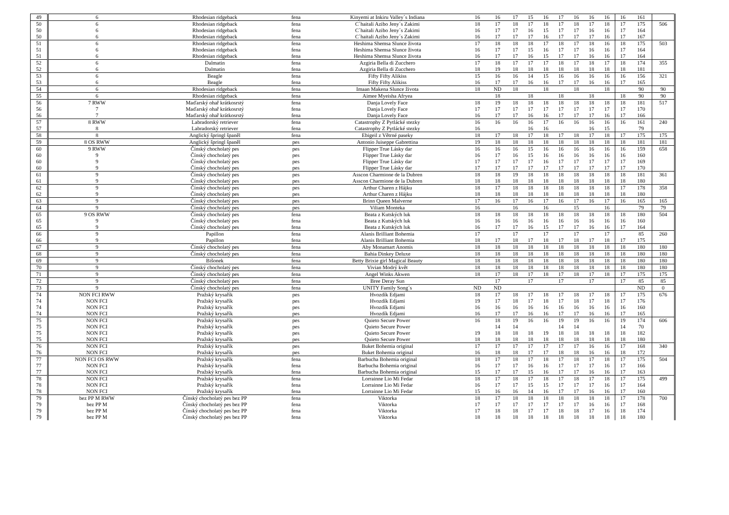| 49 | 6 | Rhodesian ridgeback | fena | Kinyemi at Inkiru Valley´s Indiana | 16 | 16 | 17 | 15 | 16 | 17 | 16 | 16 | 16 | 16 | 161 | |
| 50 | 6 | Rhodesian ridgeback | fena | C´haitali Azibo Jeny´s Zakimi | 18 | 17 | 18 | 17 | 18 | 17 | 18 | 17 | 18 | 17 | 175 | 506 |
| 50 | 6 | Rhodesian ridgeback | fena | C´haitali Azibo Jeny´s Zakimi | 16 | 17 | 17 | 16 | 15 | 17 | 17 | 16 | 16 | 17 | 164 | |
| 50 | 6 | Rhodesian ridgeback | fena | C´haitali Azibo Jeny´s Zakimi | 16 | 17 | 17 | 17 | 16 | 17 | 17 | 17 | 16 | 17 | 167 | |
| 51 | 6 | Rhodesian ridgeback | fena | Heshima Shemsa Slunce života | 17 | 18 | 18 | 18 | 17 | 18 | 17 | 18 | 16 | 18 | 175 | 503 |
| 51 | 6 | Rhodesian ridgeback | fena | Heshima Shemsa Slunce života | 16 | 17 | 17 | 15 | 16 | 17 | 17 | 16 | 16 | 17 | 164 | |
| 51 | 6 | Rhodesian ridgeback | fena | Heshima Shemsa Slunce života | 16 | 17 | 17 | 16 | 15 | 17 | 17 | 16 | 16 | 17 | 164 | |
| 52 | 6 | Dalmatin | fena | Azgiria Bella di Zucchero | 17 | 18 | 17 | 17 | 17 | 18 | 17 | 18 | 17 | 18 | 174 | 355 |
| 52 | 6 | Dalmatin | fena | Azgiria Bella di Zucchero | 18 | 19 | 18 | 18 | 18 | 18 | 18 | 18 | 18 | 18 | 181 | |
| 53 | 6 | Beagle | fena | Fifty Fifty Alikiss | 15 | 16 | 16 | 14 | 15 | 16 | 16 | 16 | 16 | 16 | 156 | 321 |
| 53 | 6 | Beagle | fena | Fifty Fifty Alikiss | 16 | 17 | 17 | 16 | 16 | 17 | 17 | 16 | 16 | 17 | 165 | |
| 54 | 6 | Rhodesian ridgeback | fena | Imaan Makena Slunce života | 18 | ND | 18 | | 18 | | 18 | | 18 | | 90 | 90 |
| 55 | 6 | Rhodesian ridgeback | fena | Aimee Myeisha Afryea | | 18 | | 18 | | 18 | | 18 | | 18 | 90 | 90 |
| 56 | 7 RWW | Maďarský ohař krátkosrstý | fena | Danja Lovely Face | 18 | 19 | 18 | 18 | 18 | 18 | 18 | 18 | 18 | 18 | 181 | 517 |
| 56 | 7 | Maďarský ohař krátkosrstý | fena | Danja Lovely Face | 17 | 17 | 17 | 17 | 17 | 17 | 17 | 17 | 17 | 17 | 170 | |
| 56 | 7 | Maďarský ohař krátkosrstý | fena | Danja Lovely Face | 16 | 17 | 17 | 16 | 16 | 17 | 17 | 17 | 16 | 17 | 166 | |
| 57 | 8 RWW | Labradorský retriever | fena | Catastrophy Z Pytlácké stezky | 16 | 16 | 16 | 16 | 17 | 16 | 16 | 16 | 16 | 16 | 161 | 240 |
| 57 | 8 | Labradorský retriever | fena | Catastrophy Z Pytlácké stezky | 16 | | | 16 | 16 | | | 16 | 15 | | 79 | |
| 58 | 8 | Anglický špringl španěl | fena | Ebigeil z Větrné paseky | 18 | 17 | 18 | 17 | 18 | 17 | 18 | 17 | 18 | 17 | 175 | 175 |
| 59 | 8 OS RWW | Anglický špringl španěl | pes | Antonio Juiseppe Gabrettina | 19 | 18 | 18 | 18 | 18 | 18 | 18 | 18 | 18 | 18 | 181 | 181 |
| 60 | 9 RWW | Čínský chocholatý pes | pes | Flipper True Lásky dar | 16 | 16 | 16 | 15 | 16 | 16 | 16 | 16 | 16 | 16 | 159 | 658 |
| 60 | 9 | Čínský chocholatý pes | pes | Flipper True Lásky dar | 16 | 17 | 16 | 15 | 16 | 16 | 16 | 16 | 16 | 16 | 160 | |
| 60 | 9 | Čínský chocholatý pes | pes | Flipper True Lásky dar | 17 | 17 | 17 | 17 | 16 | 17 | 17 | 17 | 17 | 17 | 169 | |
| 60 | 9 | Čínský chocholatý pes | pes | Flipper True Lásky dar | 17 | 17 | 17 | 17 | 17 | 17 | 17 | 17 | 17 | 17 | 170 | |
| 61 | 9 | Čínský chocholatý pes | pes | Asscon Charmione de la Dubren | 18 | 18 | 19 | 18 | 18 | 18 | 18 | 18 | 18 | 18 | 181 | 361 |
| 61 | 9 | Čínský chocholatý pes | pes | Asscon Charmione de la Dubren | 18 | 18 | 18 | 18 | 18 | 18 | 18 | 18 | 18 | 18 | 180 | |
| 62 | 9 | Čínský chocholatý pes | pes | Arthur Charen z Hájku | 18 | 17 | 18 | 18 | 18 | 18 | 18 | 18 | 18 | 17 | 178 | 358 |
| 62 | 9 | Čínský chocholatý pes | pes | Arthur Charen z Hájku | 18 | 18 | 18 | 18 | 18 | 18 | 18 | 18 | 18 | 18 | 180 | |
| 63 | 9 | Čínský chocholatý pes | pes | Brinn Queen Malverne | 17 | 16 | 17 | 16 | 17 | 16 | 17 | 16 | 17 | 16 | 165 | 165 |
| 64 | 9 | Čínský chocholatý pes | pes | Viliam Monteka | 16 | | 16 | | 16 | | 15 | | 16 | | 79 | 79 |
| 65 | 9 OS RWW | Čínský chocholatý pes | fena | Beata z Kutských luk | 18 | 18 | 18 | 18 | 18 | 18 | 18 | 18 | 18 | 18 | 180 | 504 |
| 65 | 9 | Čínský chocholatý pes | fena | Beata z Kutských luk | 16 | 16 | 16 | 16 | 16 | 16 | 16 | 16 | 16 | 16 | 160 | |
| 65 | 9 | Čínský chocholatý pes | fena | Beata z Kutských luk | 16 | 17 | 17 | 16 | 15 | 17 | 17 | 16 | 16 | 17 | 164 | |
| 66 | 9 | Papillon | fena | Alanis Brilliant Bohemia | 17 | | 17 | | 17 | | 17 | | 17 | | 85 | 260 |
| 66 | 9 | Papillon | fena | Alanis Brilliant Bohemia | 18 | 17 | 18 | 17 | 18 | 17 | 18 | 17 | 18 | 17 | 175 | |
| 67 | 9 | Čínský chocholatý pes | fena | Aby Monamart Anomis | 18 | 18 | 18 | 18 | 18 | 18 | 18 | 18 | 18 | 18 | 180 | 180 |
| 68 | 9 | Čínský chocholatý pes | fena | Bahia Dinkey Deluxe | 18 | 18 | 18 | 18 | 18 | 18 | 18 | 18 | 18 | 18 | 180 | 180 |
| 69 | 9 | Bišonek | fena | Betty Brixie girl Magical Beauty | 18 | 18 | 18 | 18 | 18 | 18 | 18 | 18 | 18 | 18 | 180 | 180 |
| 70 | 9 | Čínský chocholatý pes | fena | Vivian Modrý květ | 18 | 18 | 18 | 18 | 18 | 18 | 18 | 18 | 18 | 18 | 180 | 180 |
| 71 | 9 | Čínský chocholatý pes | fena | Angel Winks Akwen | 18 | 17 | 18 | 17 | 18 | 17 | 18 | 17 | 18 | 17 | 175 | 175 |
| 72 | 9 | Čínský chocholatý pes | fena | Bree Deray Sun | | 17 | | 17 | | 17 | | 17 | | 17 | 85 | 85 |
| 73 | 9 | Čínský chocholatý pes | fena | UNITY Family Song´s | ND | ND | | | | | | | | | ND | 0 |
| 74 | NON FCI RWW | Pražský krysařík | pes | Hvozdík Edjami | 18 | 17 | 18 | 17 | 18 | 17 | 18 | 17 | 18 | 17 | 175 | 676 |
| 74 | NON FCI | Pražský krysařík | pes | Hvozdík Edjami | 19 | 17 | 18 | 17 | 18 | 17 | 18 | 17 | 18 | 17 | 176 | |
| 74 | NON FCI | Pražský krysařík | pes | Hvozdík Edjami | 16 | 16 | 16 | 16 | 16 | 16 | 16 | 16 | 16 | 16 | 160 | |
| 74 | NON FCI | Pražský krysařík | pes | Hvozdík Edjami | 16 | 17 | 17 | 16 | 16 | 17 | 17 | 16 | 16 | 17 | 165 | |
| 75 | NON FCI | Pražský krysařík | pes | Quieto Secure Power | 16 | 18 | 19 | 16 | 16 | 19 | 19 | 16 | 16 | 19 | 174 | 606 |
| 75 | NON FCI | Pražský krysařík | pes | Quieto Secure Power | | 14 | 14 | | | 14 | 14 | | | 14 | 70 | |
| 75 | NON FCI | Pražský krysařík | pes | Quieto Secure Power | 19 | 18 | 18 | 18 | 19 | 18 | 18 | 18 | 18 | 18 | 182 | |
| 75 | NON FCI | Pražský krysařík | pes | Quieto Secure Power | 18 | 18 | 18 | 18 | 18 | 18 | 18 | 18 | 18 | 18 | 180 | |
| 76 | NON FCI | Pražský krysařík | pes | Buket Bohemia original | 17 | 17 | 17 | 17 | 17 | 17 | 17 | 16 | 16 | 17 | 168 | 340 |
| 76 | NON FCI | Pražský krysařík | pes | Buket Bohemia original | 16 | 18 | 18 | 17 | 17 | 18 | 18 | 16 | 16 | 18 | 172 | |
| 77 | NON FCI OS RWW | Pražský krysařík | fena | Barbucha Bohemia original | 18 | 17 | 18 | 17 | 18 | 17 | 18 | 17 | 18 | 17 | 175 | 504 |
| 77 | NON FCI | Pražský krysařík | fena | Barbucha Bohemia original | 16 | 17 | 17 | 16 | 16 | 17 | 17 | 17 | 16 | 17 | 166 | |
| 77 | NON FCI | Pražský krysařík | fena | Barbucha Bohemia original | 15 | 17 | 17 | 15 | 16 | 17 | 17 | 16 | 16 | 17 | 163 | |
| 78 | NON FCI | Pražský krysařík | fena | Lorrainne Lio Mi Fedar | 18 | 17 | 18 | 17 | 18 | 17 | 18 | 17 | 18 | 17 | 175 | 499 |
| 78 | NON FCI | Pražský krysařík | fena | Lorrainne Lio Mi Fedar | 16 | 17 | 17 | 15 | 15 | 17 | 17 | 17 | 16 | 17 | 164 | |
| 78 | NON FCI | Pražský krysařík | fena | Lorrainne Lio Mi Fedar | 15 | 16 | 16 | 14 | 16 | 17 | 17 | 16 | 16 | 17 | 160 | |
| 79 | bez PP M RWW | Čínský chocholatý pes bez PP | fena | Viktorka | 18 | 17 | 18 | 18 | 18 | 18 | 18 | 18 | 18 | 17 | 178 | 700 |
| 79 | bez PP M | Čínský chocholatý pes bez PP | fena | Viktorka | 17 | 17 | 17 | 17 | 17 | 17 | 17 | 16 | 16 | 17 | 168 | |
| 79 | bez PP M | Čínský chocholatý pes bez PP | fena | Viktorka | 17 | 18 | 18 | 17 | 17 | 18 | 18 | 17 | 16 | 18 | 174 | |
| 79 | bez PP M | Čínský chocholatý pes bez PP | fena | Viktorka | 18 | 18 | 18 | 18 | 18 | 18 | 18 | 18 | 18 | 18 | 180 | |